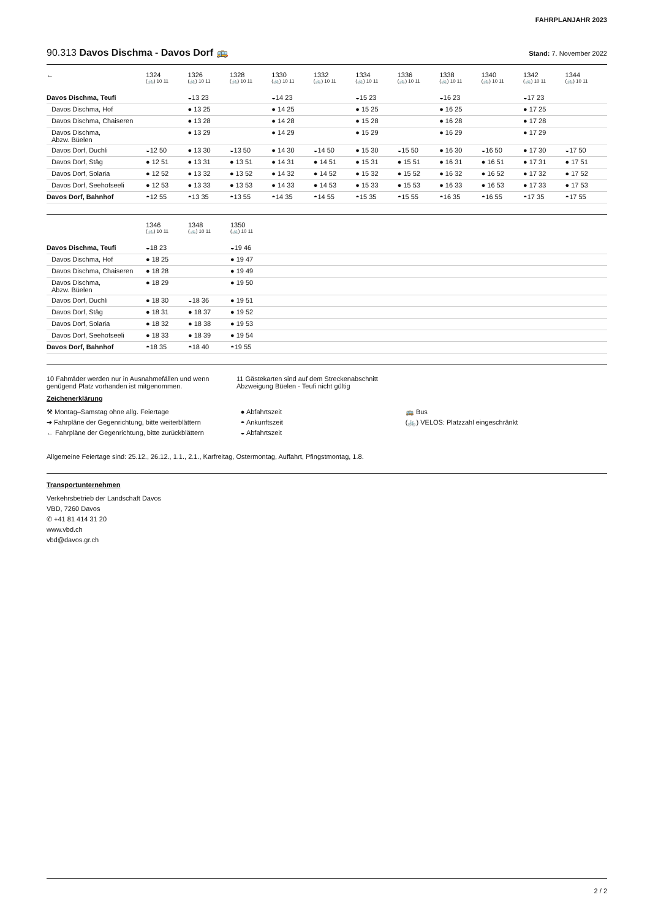FAHRPLANJAHR 2023
90.313 Davos Dischma - Davos Dorf 🚌 Stand: 7. November 2022
| ← | 1324 (🚲) 10 11 | 1326 (🚲) 10 11 | 1328 (🚲) 10 11 | 1330 (🚲) 10 11 | 1332 (🚲) 10 11 | 1334 (🚲) 10 11 | 1336 (🚲) 10 11 | 1338 (🚲) 10 11 | 1340 (🚲) 10 11 | 1342 (🚲) 10 11 | 1344 (🚲) 10 11 |
| --- | --- | --- | --- | --- | --- | --- | --- | --- | --- | --- | --- |
| Davos Dischma, Teufi | | ◒13 23 | | ◒14 23 | | ◒15 23 | | ◒16 23 | | ◒17 23 | |
| Davos Dischma, Hof | | ● 13 25 | | ● 14 25 | | ● 15 25 | | ● 16 25 | | ● 17 25 | |
| Davos Dischma, Chaiseren | | ● 13 28 | | ● 14 28 | | ● 15 28 | | ● 16 28 | | ● 17 28 | |
| Davos Dischma, Abzw. Büelen | | ● 13 29 | | ● 14 29 | | ● 15 29 | | ● 16 29 | | ● 17 29 | |
| Davos Dorf, Duchli | ◒12 50 | ● 13 30 | ◒13 50 | ● 14 30 | ◒14 50 | ● 15 30 | ◒15 50 | ● 16 30 | ◒16 50 | ● 17 30 | ◒17 50 |
| Davos Dorf, Stäg | ● 12 51 | ● 13 31 | ● 13 51 | ● 14 31 | ● 14 51 | ● 15 31 | ● 15 51 | ● 16 31 | ● 16 51 | ● 17 31 | ● 17 51 |
| Davos Dorf, Solaria | ● 12 52 | ● 13 32 | ● 13 52 | ● 14 32 | ● 14 52 | ● 15 32 | ● 15 52 | ● 16 32 | ● 16 52 | ● 17 32 | ● 17 52 |
| Davos Dorf, Seehofseeli | ● 12 53 | ● 13 33 | ● 13 53 | ● 14 33 | ● 14 53 | ● 15 33 | ● 15 53 | ● 16 33 | ● 16 53 | ● 17 33 | ● 17 53 |
| Davos Dorf, Bahnhof | ◓12 55 | ◓13 35 | ◓13 55 | ◓14 35 | ◓14 55 | ◓15 35 | ◓15 55 | ◓16 35 | ◓16 55 | ◓17 35 | ◓17 55 |
| | 1346 (🚲) 10 11 | 1348 (🚲) 10 11 | 1350 (🚲) 10 11 | |
| --- | --- | --- | --- | --- |
| Davos Dischma, Teufi | ◒18 23 | | ◒19 46 | |
| Davos Dischma, Hof | ● 18 25 | | ● 19 47 | |
| Davos Dischma, Chaiseren | ● 18 28 | | ● 19 49 | |
| Davos Dischma, Abzw. Büelen | ● 18 29 | | ● 19 50 | |
| Davos Dorf, Duchli | ● 18 30 | ◒18 36 | ● 19 51 | |
| Davos Dorf, Stäg | ● 18 31 | ● 18 37 | ● 19 52 | |
| Davos Dorf, Solaria | ● 18 32 | ● 18 38 | ● 19 53 | |
| Davos Dorf, Seehofseeli | ● 18 33 | ● 18 39 | ● 19 54 | |
| Davos Dorf, Bahnhof | ◓18 35 | ◓18 40 | ◓19 55 | |
10 Fahrräder werden nur in Ausnahmefällen und wenn genügend Platz vorhanden ist mitgenommen.
11 Gästekarten sind auf dem Streckenabschnitt Abzweigung Büelen - Teufi nicht gültig
Zeichenerklärung
⚒ Montag–Samstag ohne allg. Feiertage
➔ Fahrpläne der Gegenrichtung, bitte weiterblättern
← Fahrpläne der Gegenrichtung, bitte zurückblättern
● Abfahrtszeit
◓ Ankunftszeit
◒ Abfahrtszeit
🚌 Bus
(🚲) VELOS: Platzzahl eingeschränkt
Allgemeine Feiertage sind: 25.12., 26.12., 1.1., 2.1., Karfreitag, Ostermontag, Auffahrt, Pfingstmontag, 1.8.
Transportunternehmen
Verkehrsbetrieb der Landschaft Davos
VBD, 7260 Davos
✆ +41 81 414 31 20
www.vbd.ch
vbd@davos.gr.ch
2 / 2